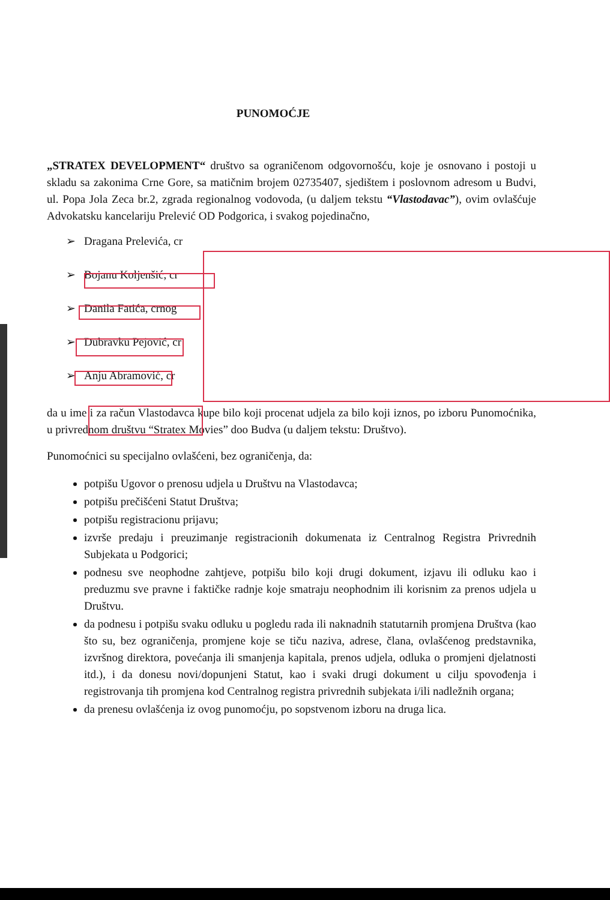PUNOMOĆJE
„STRATEX DEVELOPMENT“ društvo sa ograničenom odgovornošću, koje je osnovano i postoji u skladu sa zakonima Crne Gore, sa matičnim brojem 02735407, sjedištem i poslovnom adresom u Budvi, ul. Popa Jola Zeca br.2, zgrada regionalnog vodovoda, (u daljem tekstu “Vlastodavac”), ovim ovlašćuje Advokatsku kancelariju Prelević OD Podgorica, i svakog pojedinačno,
➢ Dragana Prelevića, cr
➢ Bojanu Koljenšić, cr
➢ Danila Fatića, crnog
➢ Dubravku Pejović, cr
➢ Anju Abramović, cr
da u ime i za račun Vlastodavca kupe bilo koji procenat udjela za bilo koji iznos, po izboru Punomoćnika, u privrednom društvu “Stratex Movies” doo Budva (u daljem tekstu: Društvo).
Punomoćnici su specijalno ovlašćeni, bez ograničenja, da:
potpišu Ugovor o prenosu udjela u Društvu na Vlastodavca;
potpišu prečišćeni Statut Društva;
potpišu registracionu prijavu;
izvrše predaju i preuzimanje registracionih dokumenata iz Centralnog Registra Privrednih Subjekata u Podgorici;
podnesu sve neophodne zahtjeve, potpišu bilo koji drugi dokument, izjavu ili odluku kao i preduzmu sve pravne i faktičke radnje koje smatraju neophodnim ili korisnim za prenos udjela u Društvu.
da podnesu i potpišu svaku odluku u pogledu rada ili naknadnih statutarnih promjena Društva (kao što su, bez ograničenja, promjene koje se tiču naziva, adrese, člana, ovlašćenog predstavnika, izvršnog direktora, povećanja ili smanjenja kapitala, prenos udjela, odluka o promjeni djelatnosti itd.), i da donesu novi/dopunjeni Statut, kao i svaki drugi dokument u cilju spovođenja i registrovanja tih promjena kod Centralnog registra privrednih subjekata i/ili nadležnih organa;
da prenesu ovlašćenja iz ovog punomoćju, po sopstvenom izboru na druga lica.